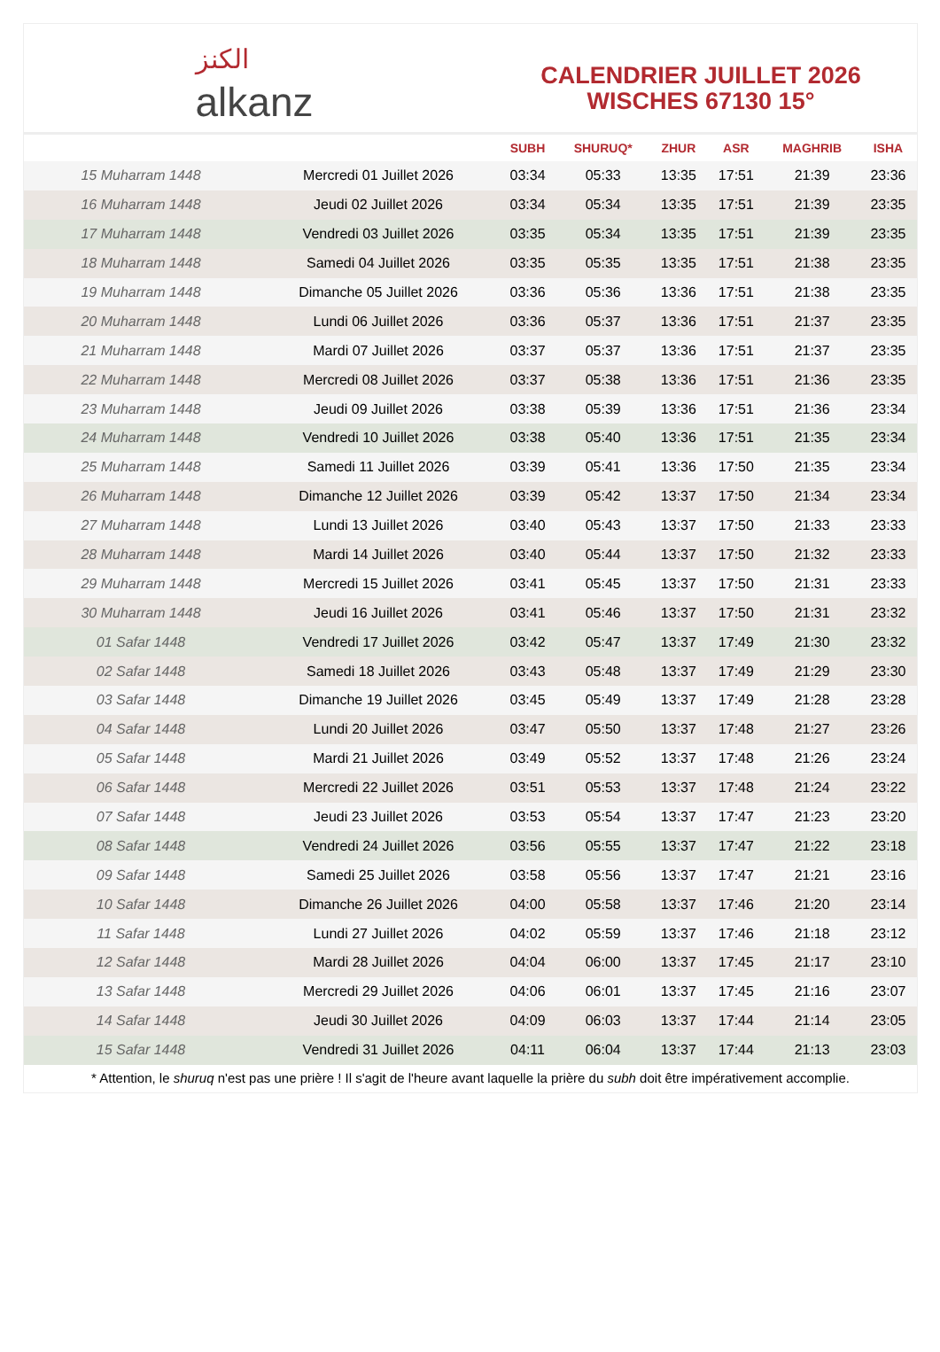الكنز
alkanz
CALENDRIER JUILLET 2026
WISCHES 67130 15°
| | | SUBH | SHURUQ* | ZHUR | ASR | MAGHRIB | ISHA |
| --- | --- | --- | --- | --- | --- | --- | --- |
| 15 Muharram 1448 | Mercredi 01 Juillet 2026 | 03:34 | 05:33 | 13:35 | 17:51 | 21:39 | 23:36 |
| 16 Muharram 1448 | Jeudi 02 Juillet 2026 | 03:34 | 05:34 | 13:35 | 17:51 | 21:39 | 23:35 |
| 17 Muharram 1448 | Vendredi 03 Juillet 2026 | 03:35 | 05:34 | 13:35 | 17:51 | 21:39 | 23:35 |
| 18 Muharram 1448 | Samedi 04 Juillet 2026 | 03:35 | 05:35 | 13:35 | 17:51 | 21:38 | 23:35 |
| 19 Muharram 1448 | Dimanche 05 Juillet 2026 | 03:36 | 05:36 | 13:36 | 17:51 | 21:38 | 23:35 |
| 20 Muharram 1448 | Lundi 06 Juillet 2026 | 03:36 | 05:37 | 13:36 | 17:51 | 21:37 | 23:35 |
| 21 Muharram 1448 | Mardi 07 Juillet 2026 | 03:37 | 05:37 | 13:36 | 17:51 | 21:37 | 23:35 |
| 22 Muharram 1448 | Mercredi 08 Juillet 2026 | 03:37 | 05:38 | 13:36 | 17:51 | 21:36 | 23:35 |
| 23 Muharram 1448 | Jeudi 09 Juillet 2026 | 03:38 | 05:39 | 13:36 | 17:51 | 21:36 | 23:34 |
| 24 Muharram 1448 | Vendredi 10 Juillet 2026 | 03:38 | 05:40 | 13:36 | 17:51 | 21:35 | 23:34 |
| 25 Muharram 1448 | Samedi 11 Juillet 2026 | 03:39 | 05:41 | 13:36 | 17:50 | 21:35 | 23:34 |
| 26 Muharram 1448 | Dimanche 12 Juillet 2026 | 03:39 | 05:42 | 13:37 | 17:50 | 21:34 | 23:34 |
| 27 Muharram 1448 | Lundi 13 Juillet 2026 | 03:40 | 05:43 | 13:37 | 17:50 | 21:33 | 23:33 |
| 28 Muharram 1448 | Mardi 14 Juillet 2026 | 03:40 | 05:44 | 13:37 | 17:50 | 21:32 | 23:33 |
| 29 Muharram 1448 | Mercredi 15 Juillet 2026 | 03:41 | 05:45 | 13:37 | 17:50 | 21:31 | 23:33 |
| 30 Muharram 1448 | Jeudi 16 Juillet 2026 | 03:41 | 05:46 | 13:37 | 17:50 | 21:31 | 23:32 |
| 01 Safar 1448 | Vendredi 17 Juillet 2026 | 03:42 | 05:47 | 13:37 | 17:49 | 21:30 | 23:32 |
| 02 Safar 1448 | Samedi 18 Juillet 2026 | 03:43 | 05:48 | 13:37 | 17:49 | 21:29 | 23:30 |
| 03 Safar 1448 | Dimanche 19 Juillet 2026 | 03:45 | 05:49 | 13:37 | 17:49 | 21:28 | 23:28 |
| 04 Safar 1448 | Lundi 20 Juillet 2026 | 03:47 | 05:50 | 13:37 | 17:48 | 21:27 | 23:26 |
| 05 Safar 1448 | Mardi 21 Juillet 2026 | 03:49 | 05:52 | 13:37 | 17:48 | 21:26 | 23:24 |
| 06 Safar 1448 | Mercredi 22 Juillet 2026 | 03:51 | 05:53 | 13:37 | 17:48 | 21:24 | 23:22 |
| 07 Safar 1448 | Jeudi 23 Juillet 2026 | 03:53 | 05:54 | 13:37 | 17:47 | 21:23 | 23:20 |
| 08 Safar 1448 | Vendredi 24 Juillet 2026 | 03:56 | 05:55 | 13:37 | 17:47 | 21:22 | 23:18 |
| 09 Safar 1448 | Samedi 25 Juillet 2026 | 03:58 | 05:56 | 13:37 | 17:47 | 21:21 | 23:16 |
| 10 Safar 1448 | Dimanche 26 Juillet 2026 | 04:00 | 05:58 | 13:37 | 17:46 | 21:20 | 23:14 |
| 11 Safar 1448 | Lundi 27 Juillet 2026 | 04:02 | 05:59 | 13:37 | 17:46 | 21:18 | 23:12 |
| 12 Safar 1448 | Mardi 28 Juillet 2026 | 04:04 | 06:00 | 13:37 | 17:45 | 21:17 | 23:10 |
| 13 Safar 1448 | Mercredi 29 Juillet 2026 | 04:06 | 06:01 | 13:37 | 17:45 | 21:16 | 23:07 |
| 14 Safar 1448 | Jeudi 30 Juillet 2026 | 04:09 | 06:03 | 13:37 | 17:44 | 21:14 | 23:05 |
| 15 Safar 1448 | Vendredi 31 Juillet 2026 | 04:11 | 06:04 | 13:37 | 17:44 | 21:13 | 23:03 |
* Attention, le shuruq n'est pas une prière ! Il s'agit de l'heure avant laquelle la prière du subh doit être impérativement accomplie.